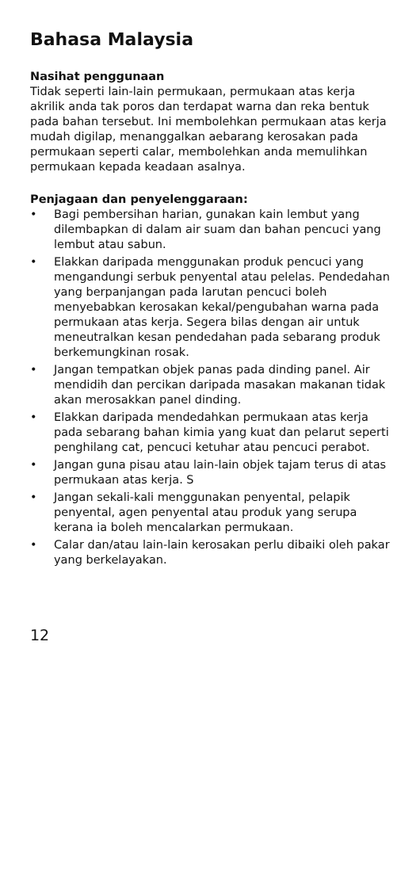Bahasa Malaysia
Nasihat penggunaan
Tidak seperti lain-lain permukaan, permukaan atas kerja akrilik anda tak poros dan terdapat warna dan reka bentuk pada bahan tersebut. Ini membolehkan permukaan atas kerja mudah digilap, menanggalkan aebarang kerosakan pada permukaan seperti calar, membolehkan anda memulihkan permukaan kepada keadaan asalnya.
Penjagaan dan penyelenggaraan:
• Bagi pembersihan harian, gunakan kain lembut yang dilembapkan di dalam air suam dan bahan pencuci yang lembut atau sabun.
• Elakkan daripada menggunakan produk pencuci yang mengandungi serbuk penyental atau pelelas. Pendedahan yang berpanjangan pada larutan pencuci boleh menyebabkan kerosakan kekal/pengubahan warna pada permukaan atas kerja. Segera bilas dengan air untuk meneutralkan kesan pendedahan pada sebarang produk berkemungkinan rosak.
• Jangan tempatkan objek panas pada dinding panel. Air mendidih dan percikan daripada masakan makanan tidak akan merosakkan panel dinding.
• Elakkan daripada mendedahkan permukaan atas kerja pada sebarang bahan kimia yang kuat dan pelarut seperti penghilang cat, pencuci ketuhar atau pencuci perabot.
• Jangan guna pisau atau lain-lain objek tajam terus di atas permukaan atas kerja. S
• Jangan sekali-kali menggunakan penyental, pelapik penyental, agen penyental atau produk yang serupa kerana ia boleh mencalarkan permukaan.
• Calar dan/atau lain-lain kerosakan perlu dibaiki oleh pakar yang berkelayakan.
12